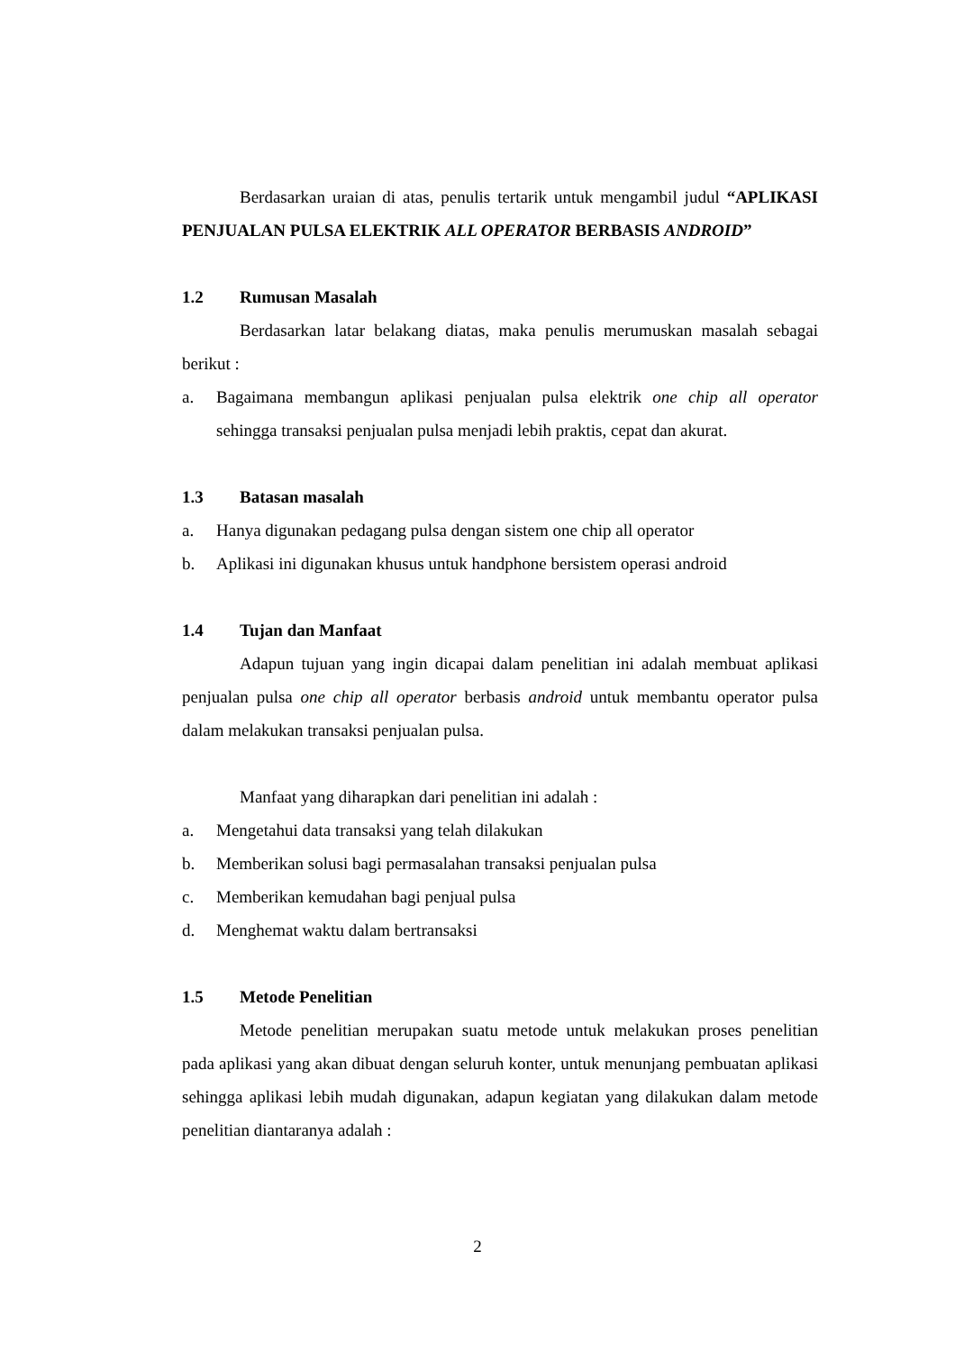Berdasarkan uraian di atas, penulis tertarik untuk mengambil judul “APLIKASI PENJUALAN PULSA ELEKTRIK ALL OPERATOR BERBASIS ANDROID”
1.2 Rumusan Masalah
Berdasarkan latar belakang diatas, maka penulis merumuskan masalah sebagai berikut :
a. Bagaimana membangun aplikasi penjualan pulsa elektrik one chip all operator sehingga transaksi penjualan pulsa menjadi lebih praktis, cepat dan akurat.
1.3 Batasan masalah
a. Hanya digunakan pedagang pulsa dengan sistem one chip all operator
b. Aplikasi ini digunakan khusus untuk handphone bersistem operasi android
1.4 Tujan dan Manfaat
Adapun tujuan yang ingin dicapai dalam penelitian ini adalah membuat aplikasi penjualan pulsa one chip all operator berbasis android untuk membantu operator pulsa dalam melakukan transaksi penjualan pulsa.
Manfaat yang diharapkan dari penelitian ini adalah :
a. Mengetahui data transaksi yang telah dilakukan
b. Memberikan solusi bagi permasalahan transaksi penjualan pulsa
c. Memberikan kemudahan bagi penjual pulsa
d. Menghemat waktu dalam bertransaksi
1.5 Metode Penelitian
Metode penelitian merupakan suatu metode untuk melakukan proses penelitian pada aplikasi yang akan dibuat dengan seluruh konter, untuk menunjang pembuatan aplikasi sehingga aplikasi lebih mudah digunakan, adapun kegiatan yang dilakukan dalam metode penelitian diantaranya adalah :
2